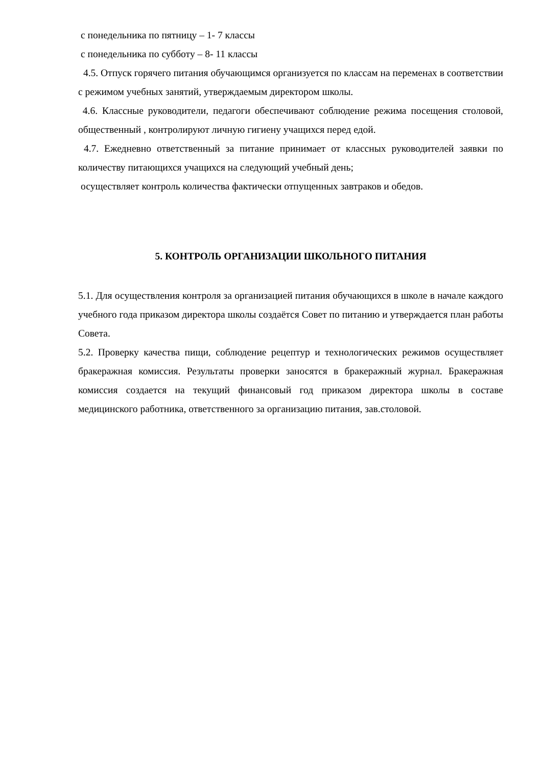с понедельника по пятницу – 1- 7 классы
с понедельника по субботу – 8- 11 классы
4.5. Отпуск горячего питания обучающимся организуется по классам на переменах в соответствии с режимом учебных занятий, утверждаемым директором школы.
4.6. Классные руководители, педагоги обеспечивают соблюдение режима посещения столовой, общественный , контролируют личную гигиену учащихся перед едой.
4.7. Ежедневно ответственный за питание принимает от классных руководителей заявки по количеству питающихся учащихся на следующий учебный день;
осуществляет контроль количества фактически отпущенных завтраков и обедов.
5. КОНТРОЛЬ ОРГАНИЗАЦИИ ШКОЛЬНОГО ПИТАНИЯ
5.1. Для осуществления контроля за организацией питания обучающихся в школе в начале каждого учебного года приказом директора школы создаётся Совет по питанию и утверждается план работы Совета.
5.2. Проверку качества пищи, соблюдение рецептур и технологических режимов осуществляет бракеражная комиссия. Результаты проверки заносятся в бракеражный журнал. Бракеражная комиссия создается на текущий финансовый год приказом директора школы в составе медицинского работника, ответственного за организацию питания, зав.столовой.